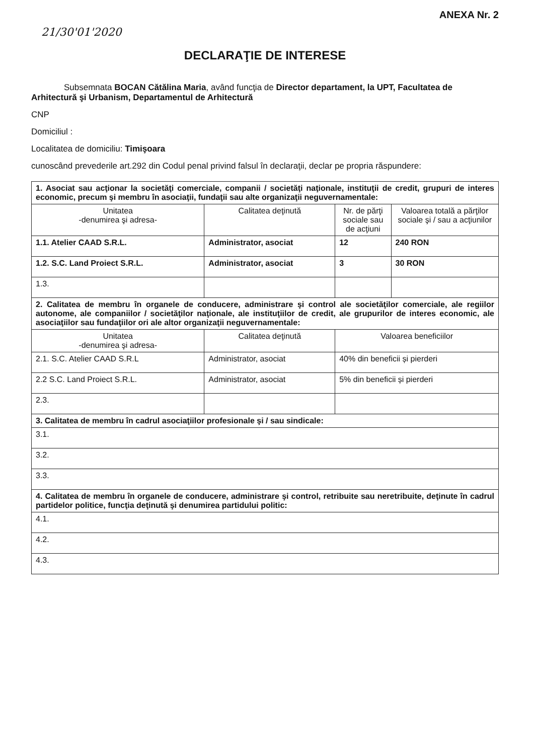ANEXA Nr. 2
21/30'01'2020
DECLARAŢIE DE INTERESE
Subsemnata BOCAN Cătălina Maria, având funcţia de Director departament, la UPT, Facultatea de Arhitectură şi Urbanism, Departamentul de Arhitectură
CNP
Domiciliul :
Localitatea de domiciliu: Timişoara
cunoscând prevederile art.292 din Codul penal privind falsul în declaraţii, declar pe propria răspundere:
| 1. Asociat sau acţionar la societăţi comerciale, companii / societăţi naţionale, instituţii de credit, grupuri de interes economic, precum şi membru în asociaţii, fundaţii sau alte organizaţii neguvernamentale: | | | |
| Unitatea -denumirea şi adresa- | Calitatea deţinută | Nr. de părţi sociale sau de acţiuni | Valoarea totală a părţilor sociale şi / sau a acţiunilor |
| 1.1. Atelier CAAD S.R.L. | Administrator, asociat | 12 | 240 RON |
| 1.2. S.C. Land Proiect S.R.L. | Administrator, asociat | 3 | 30 RON |
| 1.3. | | | |
| 2. Calitatea de membru în organele de conducere, administrare şi control ale societăţilor comerciale, ale regiilor autonome, ale companiilor / societăţilor naţionale, ale instituţiilor de credit, ale grupurilor de interes economic, ale asociaţiilor sau fundaţiilor ori ale altor organizaţii neguvernamentale: | | | |
| Unitatea -denumirea şi adresa- | Calitatea deţinută | Valoarea beneficiilor | |
| 2.1. S.C. Atelier CAAD S.R.L | Administrator, asociat | 40% din beneficii și pierderi | |
| 2.2 S.C. Land Proiect S.R.L. | Administrator, asociat | 5% din beneficii și pierderi | |
| 2.3. | | | |
| 3. Calitatea de membru în cadrul asociaţiilor profesionale şi / sau sindicale: | | | |
| 3.1. | | | |
| 3.2. | | | |
| 3.3. | | | |
| 4. Calitatea de membru în organele de conducere, administrare şi control, retribuite sau neretribuite, deţinute în cadrul partidelor politice, funcţia deţinută şi denumirea partidului politic: | | | |
| 4.1. | | | |
| 4.2. | | | |
| 4.3. | | | |